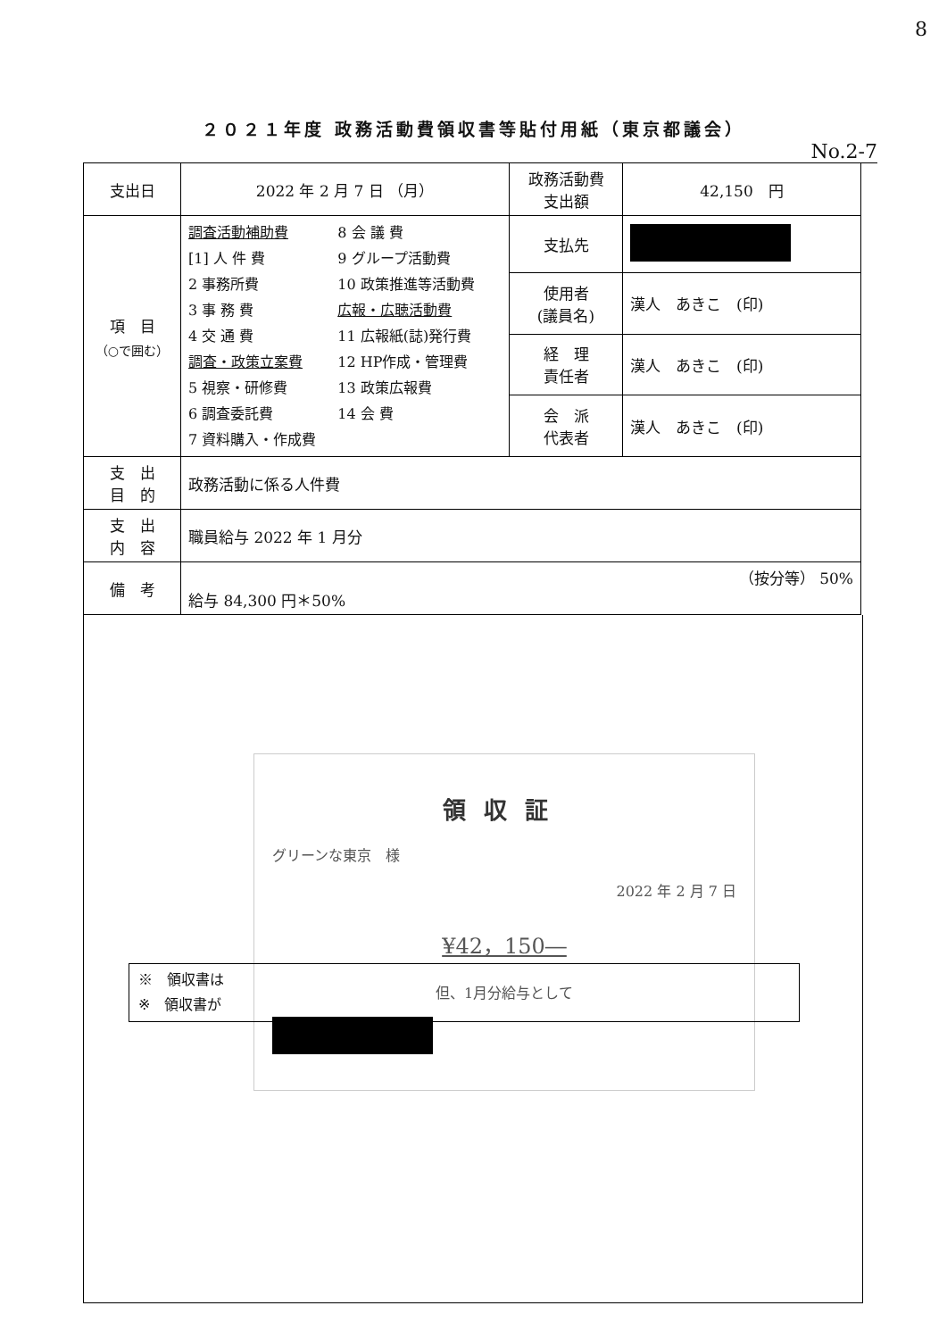8
２０２１年度 政務活動費領収書等貼付用紙（東京都議会）
No.2-7
| 支出日 | 2022 年 2 月 7 日 （月） | 政務活動費 支出額 | 42,150 円 |
| 項 目 （○で囲む） | 調査活動補助費 [1] 人 件 費 2 事務所費 3 事 務 費 4 交 通 費 調査・政策立案費 5 視察・研修費 6 調査委託費 7 資料購入・作成費 8 会 議 費 9 グループ活動費 10 政策推進等活動費 広報・広聴活動費 11 広報紙(誌)発行費 12 HP作成・管理費 13 政策広報費 14 会 費 | 支払先 | |
| | | 使用者 (議員名) | 漢人 あきこ (印) |
| | | 経 理 責任者 | 漢人 あきこ (印) |
| | | 会 派 代表者 | 漢人 あきこ (印) |
| 支 出 目 的 | 政務活動に係る人件費 | | |
| 支 出 内 容 | 職員給与 2022 年 1 月分 | | |
| 備 考 | （按分等） 50% 給与 84,300 円＊50% | | |
領収証
グリーンな東京　様
2022 年 2 月 7 日
¥42，150―
但、1月分給与として
※　領収書は
※　領収書が